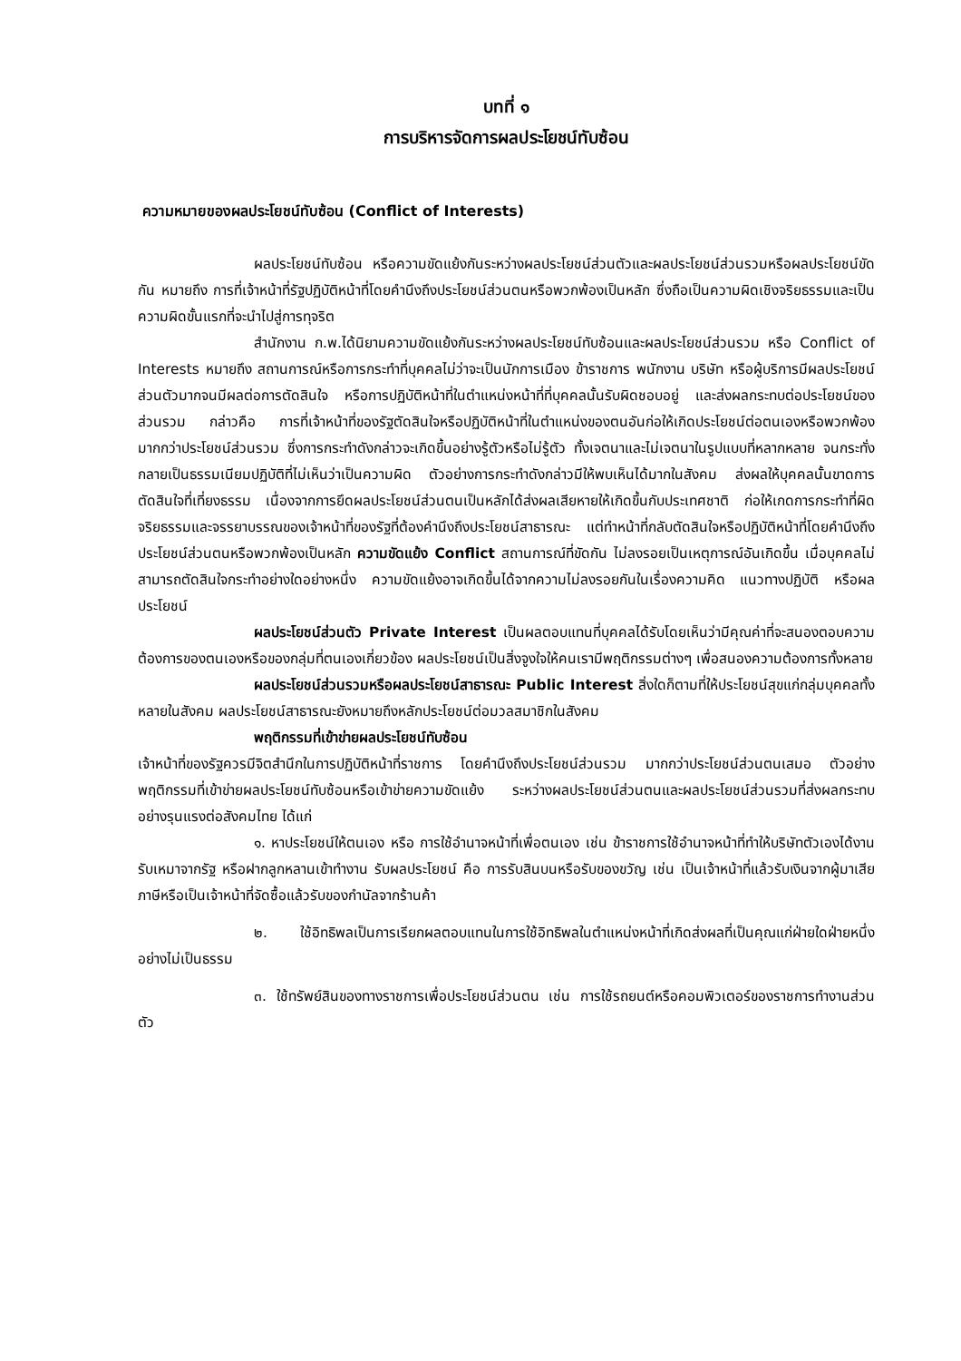บทที่ ๑
การบริหารจัดการผลประโยชน์ทับซ้อน
ความหมายของผลประโยชน์ทับซ้อน (Conflict of Interests)
ผลประโยชน์ทับซ้อน หรือความขัดแย้งกันระหว่างผลประโยชน์ส่วนตัวและผลประโยชน์ส่วนรวมหรือผลประโยชน์ขัดกัน หมายถึง การที่เจ้าหน้าที่รัฐปฏิบัติหน้าที่โดยคำนึงถึงประโยชน์ส่วนตนหรือพวกพ้องเป็นหลัก ซึ่งถือเป็นความผิดเชิงจริยธรรมและเป็นความผิดขั้นแรกที่จะนำไปสู่การทุจริต
สำนักงาน ก.พ.ได้นิยามความขัดแย้งกันระหว่างผลประโยชน์ทับซ้อนและผลประโยชน์ส่วนรวม หรือ Conflict of Interests หมายถึง สถานการณ์หรือการกระทำที่บุคคลไม่ว่าจะเป็นนักการเมือง ข้าราชการ พนักงาน บริษัท หรือผู้บริการมีผลประโยชน์ส่วนตัวมากจนมีผลต่อการตัดสินใจ หรือการปฏิบัติหน้าที่ในตำแหน่งหน้าที่ที่บุคคลนั้นรับผิดชอบอยู่ และส่งผลกระทบต่อประโยชน์ของส่วนรวม กล่าวคือ การที่เจ้าหน้าที่ของรัฐตัดสินใจหรือปฏิบัติหน้าที่ในตำแหน่งของตนอันก่อให้เกิดประโยชน์ต่อตนเองหรือพวกพ้องมากกว่าประโยชน์ส่วนรวม ซึ่งการกระทำดังกล่าวจะเกิดขึ้นอย่างรู้ตัวหรือไม่รู้ตัว ทั้งเจตนาและไม่เจตนาในรูปแบบที่หลากหลาย จนกระทั่งกลายเป็นธรรมเนียมปฏิบัติที่ไม่เห็นว่าเป็นความผิด ตัวอย่างการกระทำดังกล่าวมีให้พบเห็นได้มากในสังคม ส่งผลให้บุคคลนั้นขาดการตัดสินใจที่เที่ยงธรรม เนื่องจากการยึดผลประโยชน์ส่วนตนเป็นหลักได้ส่งผลเสียหายให้เกิดขึ้นกับประเทศชาติ ก่อให้เกดการกระทำที่ผิดจริยธรรมและจรรยาบรรณของเจ้าหน้าที่ของรัฐที่ต้องคำนึงถึงประโยชน์สาธารณะ แต่ทำหน้าที่กลับตัดสินใจหรือปฏิบัติหน้าที่โดยคำนึงถึงประโยชน์ส่วนตนหรือพวกพ้องเป็นหลัก ความขัดแย้ง Conflict สถานการณ์ที่ขัดกัน ไม่ลงรอยเป็นเหตุการณ์อันเกิดขึ้น เมื่อบุคคลไม่ สามารถตัดสินใจกระทำอย่างใดอย่างหนึ่ง ความขัดแย้งอาจเกิดขึ้นได้จากความไม่ลงรอยกันในเรื่องความคิด แนวทางปฏิบัติ หรือผลประโยชน์
ผลประโยชน์ส่วนตัว Private Interest เป็นผลตอบแทนที่บุคคลได้รับโดยเห็นว่ามีคุณค่าที่จะสนองตอบความต้องการของตนเองหรือของกลุ่มที่ตนเองเกี่ยวข้อง ผลประโยชน์เป็นสิ่งจูงใจให้คนเรามีพฤติกรรมต่างๆ เพื่อสนองความต้องการทั้งหลาย
ผลประโยชน์ส่วนรวมหรือผลประโยชน์สาธารณะ Public Interest สิ่งใดก็ตามที่ให้ประโยชน์สุขแก่กลุ่มบุคคลทั้งหลายในสังคม ผลประโยชน์สาธารณะยังหมายถึงหลักประโยชน์ต่อมวลสมาชิกในสังคม
พฤติกรรมที่เข้าข่ายผลประโยชน์ทับซ้อน
เจ้าหน้าที่ของรัฐควรมีจิตสำนึกในการปฏิบัติหน้าที่ราชการ โดยคำนึงถึงประโยชน์ส่วนรวม มากกว่าประโยชน์ส่วนตนเสมอ ตัวอย่างพฤติกรรมที่เข้าข่ายผลประโยชน์ทับซ้อนหรือเข้าข่ายความขัดแย้ง ระหว่างผลประโยชน์ส่วนตนและผลประโยชน์ส่วนรวมที่ส่งผลกระทบอย่างรุนแรงต่อสังคมไทย ได้แก่
๑. หาประโยชน์ให้ตนเอง หรือ การใช้อำนาจหน้าที่เพื่อตนเอง เช่น ข้าราชการใช้อำนาจหน้าที่ทำให้บริษัทตัวเองได้งานรับเหมาจากรัฐ หรือฝากลูกหลานเข้าทำงาน รับผลประโยชน์ คือ การรับสินบนหรือรับของขวัญ เช่น เป็นเจ้าหน้าที่แล้วรับเงินจากผู้มาเสียภาษีหรือเป็นเจ้าหน้าที่จัดซื้อแล้วรับของกำนัลจากร้านค้า
๒. ใช้อิทธิพลเป็นการเรียกผลตอบแทนในการใช้อิทธิพลในตำแหน่งหน้าที่เกิดส่งผลที่เป็นคุณแก่ฝ่ายใดฝ่ายหนึ่งอย่างไม่เป็นธรรม
๓. ใช้ทรัพย์สินของทางราชการเพื่อประโยชน์ส่วนตน เช่น การใช้รถยนต์หรือคอมพิวเตอร์ของราชการทำงานส่วนตัว